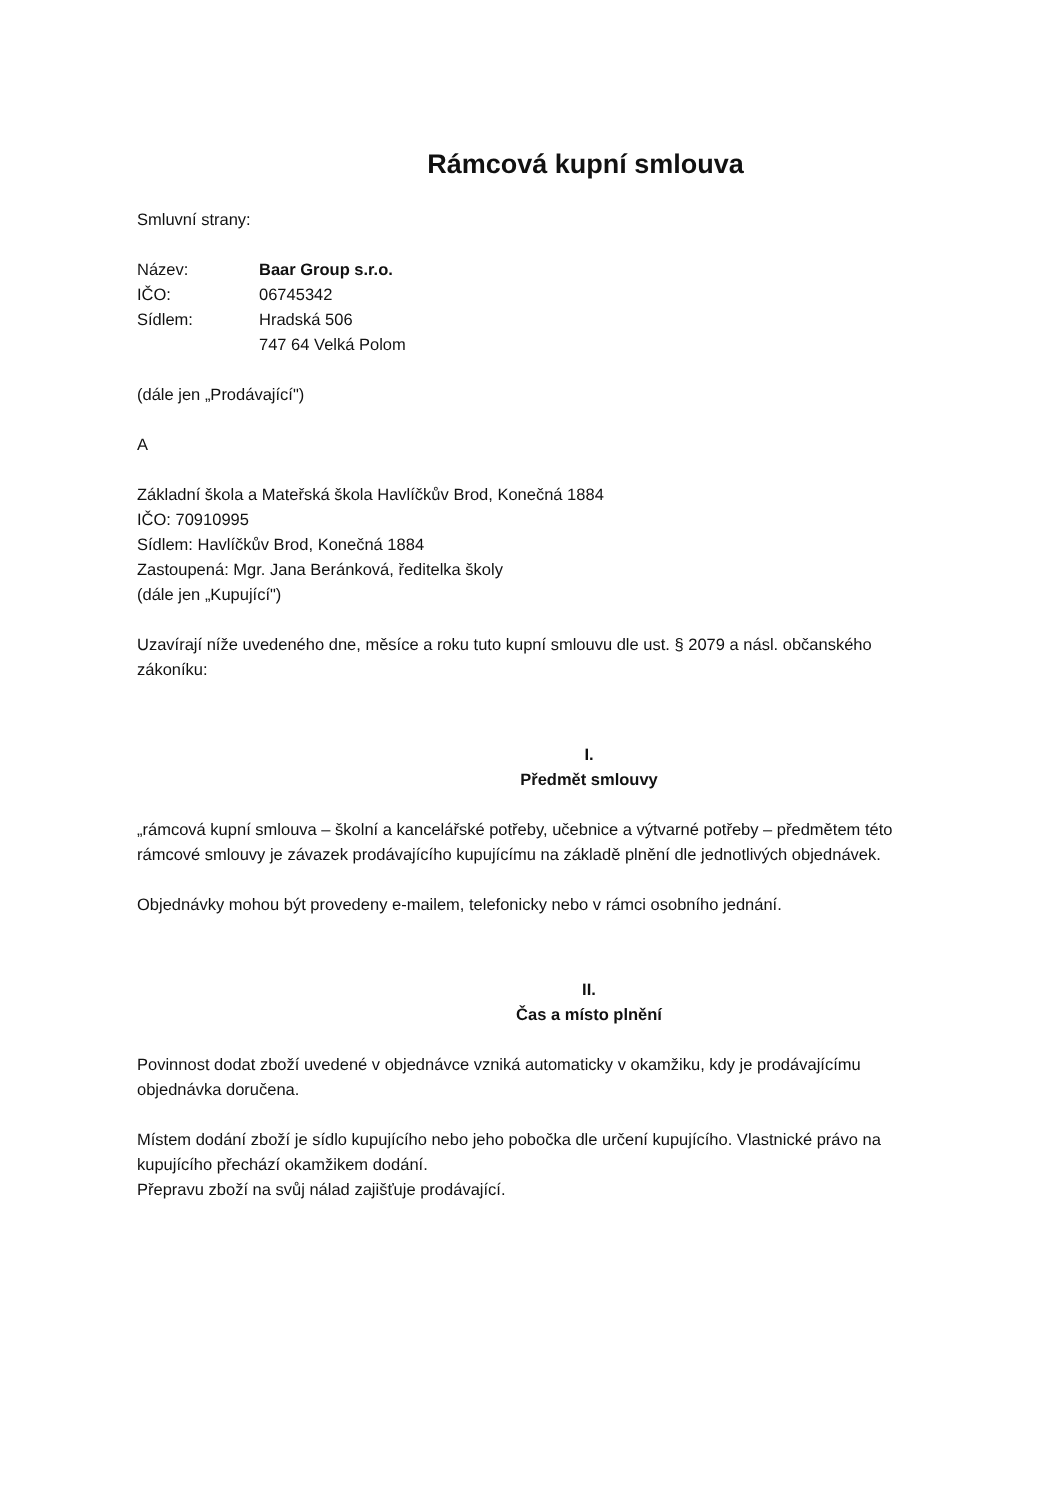Rámcová kupní smlouva
Smluvní strany:
| Název: | Baar Group s.r.o. |
| IČO: | 06745342 |
| Sídlem: | Hradská 506 747 64 Velká Polom |
(dále jen „Prodávající")
A
Základní škola a Mateřská škola Havlíčkův Brod, Konečná 1884
IČO: 70910995
Sídlem: Havlíčkův Brod, Konečná 1884
Zastoupená: Mgr. Jana Beránková, ředitelka školy
(dále jen „Kupující")
Uzavírají níže uvedeného dne, měsíce a roku tuto kupní smlouvu dle ust. § 2079 a násl. občanského zákoníku:
I.
Předmět smlouvy
„rámcová kupní smlouva – školní a kancelářské potřeby, učebnice a výtvarné potřeby – předmětem této rámcové smlouvy je závazek prodávajícího kupujícímu na základě plnění dle jednotlivých objednávek.
Objednávky mohou být provedeny e-mailem, telefonicky nebo v rámci osobního jednání.
II.
Čas a místo plnění
Povinnost dodat zboží uvedené v objednávce vzniká automaticky v okamžiku, kdy je prodávajícímu objednávka doručena.
Místem dodání zboží je sídlo kupujícího nebo jeho pobočka dle určení kupujícího. Vlastnické právo na kupujícího přechází okamžikem dodání.
Přepravu zboží na svůj nálad zajišťuje prodávající.